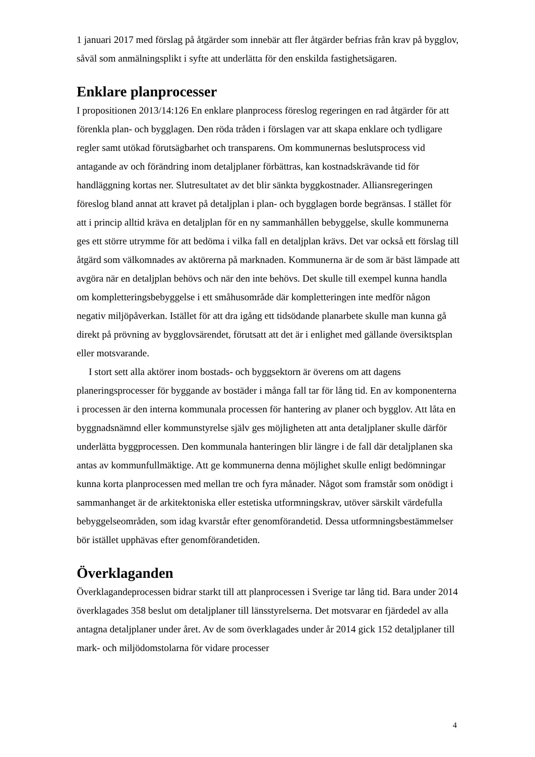1 januari 2017 med förslag på åtgärder som innebär att fler åtgärder befrias från krav på bygglov, såväl som anmälningsplikt i syfte att underlätta för den enskilda fastighetsägaren.
Enklare planprocesser
I propositionen 2013/14:126 En enklare planprocess föreslog regeringen en rad åtgärder för att förenkla plan- och bygglagen. Den röda tråden i förslagen var att skapa enklare och tydligare regler samt utökad förutsägbarhet och transparens. Om kommunernas beslutsprocess vid antagande av och förändring inom detaljplaner förbättras, kan kostnadskrävande tid för handläggning kortas ner. Slutresultatet av det blir sänkta byggkostnader. Alliansregeringen föreslog bland annat att kravet på detaljplan i plan- och bygglagen borde begränsas. I stället för att i princip alltid kräva en detaljplan för en ny sammanhållen bebyggelse, skulle kommunerna ges ett större utrymme för att bedöma i vilka fall en detaljplan krävs. Det var också ett förslag till åtgärd som välkomnades av aktörerna på marknaden. Kommunerna är de som är bäst lämpade att avgöra när en detaljplan behövs och när den inte behövs. Det skulle till exempel kunna handla om kompletteringsbebyggelse i ett småhusområde där kompletteringen inte medför någon negativ miljöpåverkan. Istället för att dra igång ett tidsödande planarbete skulle man kunna gå direkt på prövning av bygglovsärendet, förutsatt att det är i enlighet med gällande översiktsplan eller motsvarande.
I stort sett alla aktörer inom bostads- och byggsektorn är överens om att dagens planeringsprocesser för byggande av bostäder i många fall tar för lång tid. En av komponenterna i processen är den interna kommunala processen för hantering av planer och bygglov. Att låta en byggnadsnämnd eller kommunstyrelse själv ges möjligheten att anta detaljplaner skulle därför underlätta byggprocessen. Den kommunala hanteringen blir längre i de fall där detaljplanen ska antas av kommunfullmäktige. Att ge kommunerna denna möjlighet skulle enligt bedömningar kunna korta planprocessen med mellan tre och fyra månader. Något som framstår som onödigt i sammanhanget är de arkitektoniska eller estetiska utformningskrav, utöver särskilt värdefulla bebyggelseområden, som idag kvarstår efter genomförandetid. Dessa utformningsbestämmelser bör istället upphävas efter genomförandetiden.
Överklaganden
Överklagandeprocessen bidrar starkt till att planprocessen i Sverige tar lång tid. Bara under 2014 överklagades 358 beslut om detaljplaner till länsstyrelserna. Det motsvarar en fjärdedel av alla antagna detaljplaner under året. Av de som överklagades under år 2014 gick 152 detaljplaner till mark- och miljödomstolarna för vidare processer
4